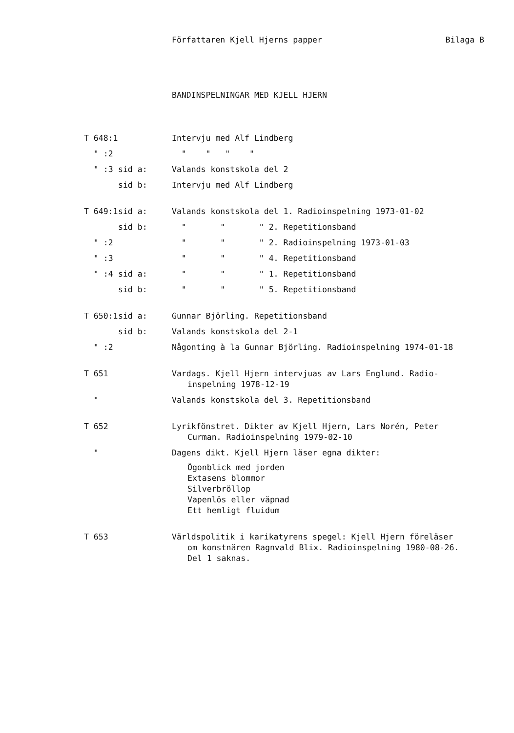Författaren Kjell Hjerns papper Bilaga B
BANDINSPELNINGAR MED KJELL HJERN
T 648:1 Intervju med Alf Lindberg
" :2 " " " "
" :3 sid a: Valands konstskola del 2
sid b: Intervju med Alf Lindberg
T 649:1 sid a: Valands konstskola del 1. Radioinspelning 1973-01-02
sid b: " " " 2. Repetitionsband
" :2 " " " 2. Radioinspelning 1973-01-03
" :3 " " " 4. Repetitionsband
" :4 sid a: " " " 1. Repetitionsband
sid b: " " " 5. Repetitionsband
T 650:1 sid a: Gunnar Björling. Repetitionsband
sid b: Valands konstskola del 2-1
" :2 Någonting à la Gunnar Björling. Radioinspelning 1974-01-18
T 651 Vardags. Kjell Hjern intervjuas av Lars Englund. Radio-
inspelning 1978-12-19
" Valands konstskola del 3. Repetitionsband
T 652 Lyrikfönstret. Dikter av Kjell Hjern, Lars Norén, Peter
Curman. Radioinspelning 1979-02-10
" Dagens dikt. Kjell Hjern läser egna dikter:
Ögonblick med jorden
Extasens blommor
Silverbröllop
Vapenlös eller väpnad
Ett hemligt fluidum
T 653 Världspolitik i karikatyrens spegel: Kjell Hjern föreläser
om konstnären Ragnvald Blix. Radioinspelning 1980-08-26.
Del 1 saknas.